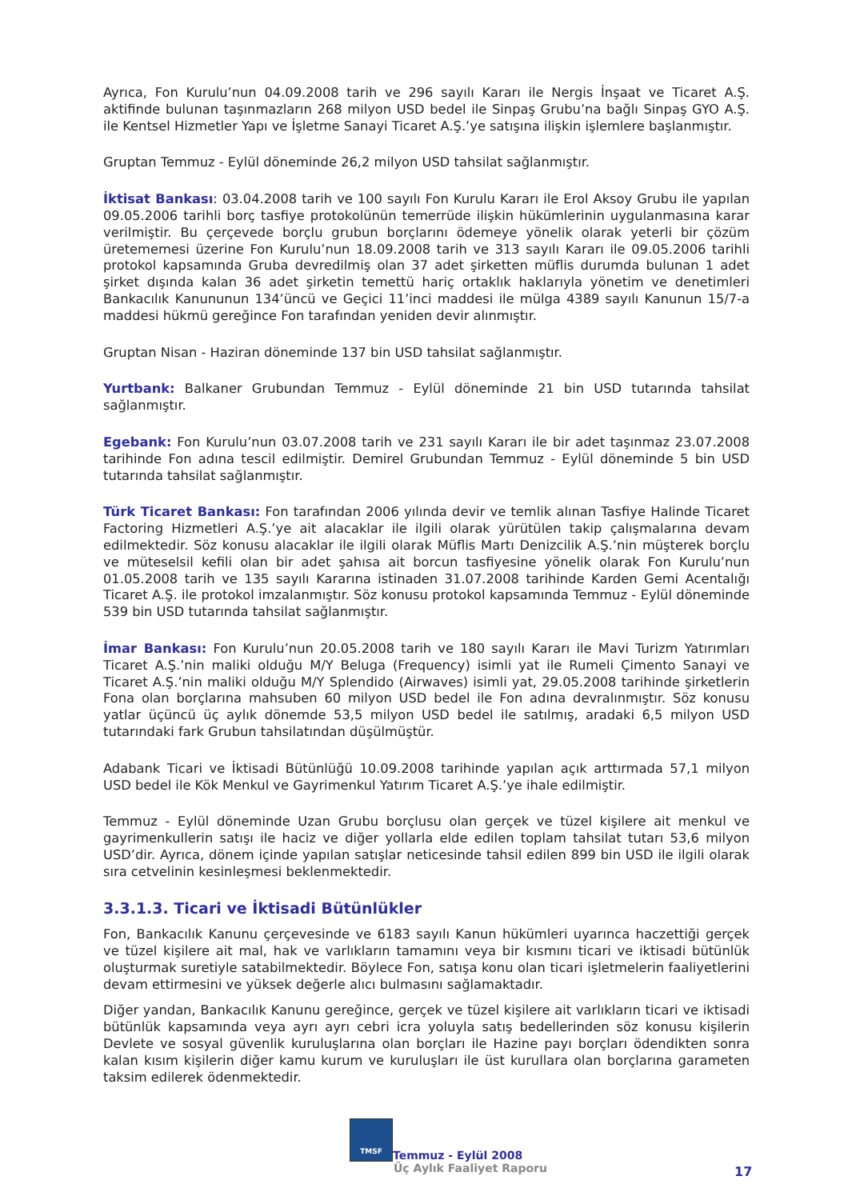Ayrıca, Fon Kurulu’nun 04.09.2008 tarih ve 296 sayılı Kararı ile Nergis İnşaat ve Ticaret A.Ş. aktifinde bulunan taşınmazların 268 milyon USD bedel ile Sinpaş Grubu’na bağlı Sinpaş GYO A.Ş. ile Kentsel Hizmetler Yapı ve İşletme Sanayi Ticaret A.Ş.’ye satışına ilişkin işlemlere başlanmıştır.
Gruptan Temmuz - Eylül döneminde 26,2 milyon USD tahsilat sağlanmıştır.
İktisat Bankası: 03.04.2008 tarih ve 100 sayılı Fon Kurulu Kararı ile Erol Aksoy Grubu ile yapılan 09.05.2006 tarihli borç tasfiye protokolünün temerrüde ilişkin hükümlerinin uygulanmasına karar verilmiştir. Bu çerçevede borçlu grubun borçlarını ödemeye yönelik olarak yeterli bir çözüm üretememesi üzerine Fon Kurulu’nun 18.09.2008 tarih ve 313 sayılı Kararı ile 09.05.2006 tarihli protokol kapsamında Gruba devredilmiş olan 37 adet şirketten müflis durumda bulunan 1 adet şirket dışında kalan 36 adet şirketin temettü hariç ortaklık haklarıyla yönetim ve denetimleri Bankacılık Kanununun 134’üncü ve Geçici 11’inci maddesi ile mülga 4389 sayılı Kanunun 15/7-a maddesi hükmü gereğince Fon tarafından yeniden devir alınmıştır.
Gruptan Nisan - Haziran döneminde 137 bin USD tahsilat sağlanmıştır.
Yurtbank: Balkaner Grubundan Temmuz - Eylül döneminde 21 bin USD tutarında tahsilat sağlanmıştır.
Egebank: Fon Kurulu’nun 03.07.2008 tarih ve 231 sayılı Kararı ile bir adet taşınmaz 23.07.2008 tarihinde Fon adına tescil edilmiştir. Demirel Grubundan Temmuz - Eylül döneminde 5 bin USD tutarında tahsilat sağlanmıştır.
Türk Ticaret Bankası: Fon tarafından 2006 yılında devir ve temlik alınan Tasfiye Halinde Ticaret Factoring Hizmetleri A.Ş.’ye ait alacaklar ile ilgili olarak yürütülen takip çalışmalarına devam edilmektedir. Söz konusu alacaklar ile ilgili olarak Müflis Martı Denizcilik A.Ş.’nin müşterek borçlu ve müteselsil kefili olan bir adet şahısa ait borcun tasfiyesine yönelik olarak Fon Kurulu’nun 01.05.2008 tarih ve 135 sayılı Kararına istinaden 31.07.2008 tarihinde Karden Gemi Acentalığı Ticaret A.Ş. ile protokol imzalanmıştır. Söz konusu protokol kapsamında Temmuz - Eylül döneminde 539 bin USD tutarında tahsilat sağlanmıştır.
İmar Bankası: Fon Kurulu’nun 20.05.2008 tarih ve 180 sayılı Kararı ile Mavi Turizm Yatırımları Ticaret A.Ş.’nin maliki olduğu M/Y Beluga (Frequency) isimli yat ile Rumeli Çimento Sanayi ve Ticaret A.Ş.’nin maliki olduğu M/Y Splendido (Airwaves) isimli yat, 29.05.2008 tarihinde şirketlerin Fona olan borçlarına mahsuben 60 milyon USD bedel ile Fon adına devralınmıştır. Söz konusu yatlar üçüncü üç aylık dönemde 53,5 milyon USD bedel ile satılmış, aradaki 6,5 milyon USD tutarındaki fark Grubun tahsilatından düşülmüştür.
Adabank Ticari ve İktisadi Bütünlüğü 10.09.2008 tarihinde yapılan açık arttırmada 57,1 milyon USD bedel ile Kök Menkul ve Gayrimenkul Yatırım Ticaret A.Ş.’ye ihale edilmiştir.
Temmuz - Eylül döneminde Uzan Grubu borçlusu olan gerçek ve tüzel kişilere ait menkul ve gayrimenkullerin satışı ile haciz ve diğer yollarla elde edilen toplam tahsilat tutarı 53,6 milyon USD’dir. Ayrıca, dönem içinde yapılan satışlar neticesinde tahsil edilen 899 bin USD ile ilgili olarak sıra cetvelinin kesinleşmesi beklenmektedir.
3.3.1.3. Ticari ve İktisadi Bütünlükler
Fon, Bankacılık Kanunu çerçevesinde ve 6183 sayılı Kanun hükümleri uyarınca haczettiği gerçek ve tüzel kişilere ait mal, hak ve varlıkların tamamını veya bir kısmını ticari ve iktisadi bütünlük oluşturmak suretiyle satabilmektedir. Böylece Fon, satışa konu olan ticari işletmelerin faaliyetlerini devam ettirmesini ve yüksek değerle alıcı bulmasını sağlamaktadır.
Diğer yandan, Bankacılık Kanunu gereğince, gerçek ve tüzel kişilere ait varlıkların ticari ve iktisadi bütünlük kapsamında veya ayrı ayrı cebri icra yoluyla satış bedellerinden söz konusu kişilerin Devlete ve sosyal güvenlik kuruluşlarına olan borçları ile Hazine payı borçları ödendikten sonra kalan kısım kişilerin diğer kamu kurum ve kuruluşları ile üst kurullara olan borçlarına garameten taksim edilerek ödenmektedir.
TMSF Temmuz - Eylül 2008
Üç Aylık Faaliyet Raporu
17